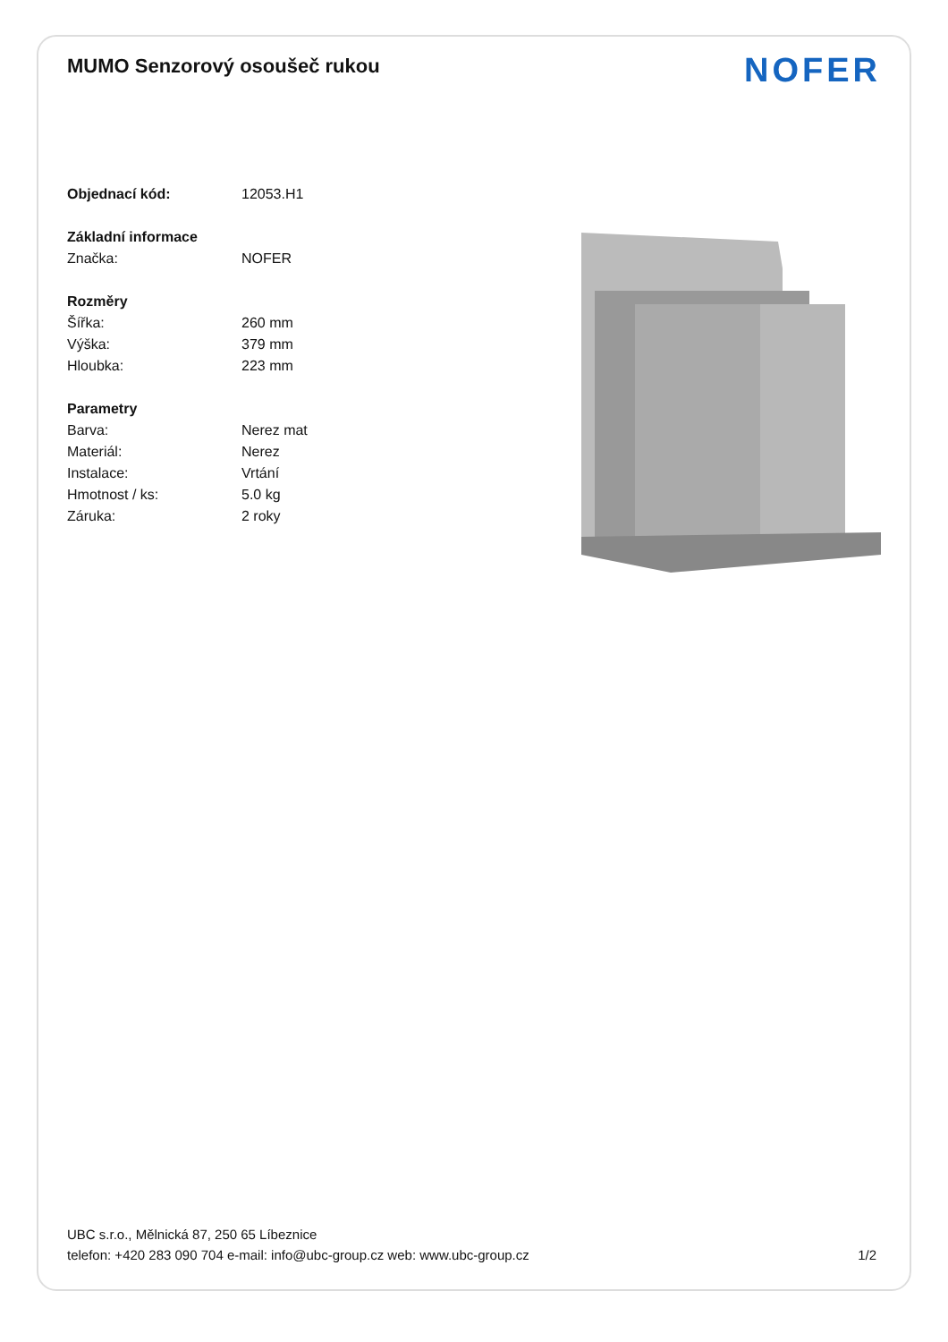MUMO Senzorový osoušeč rukou
NOFER
Objednací kód: 12053.H1
Základní informace
Značka: NOFER
Rozměry
Šířka: 260 mm
Výška: 379 mm
Hloubka: 223 mm
Parametry
Barva: Nerez mat
Materiál: Nerez
Instalace: Vrtání
Hmotnost / ks: 5.0 kg
Záruka: 2 roky
UBC s.r.o., Mělnická 87, 250 65 Líbeznice
telefon: +420 283 090 704 e-mail: info@ubc-group.cz web: www.ubc-group.cz
1/2